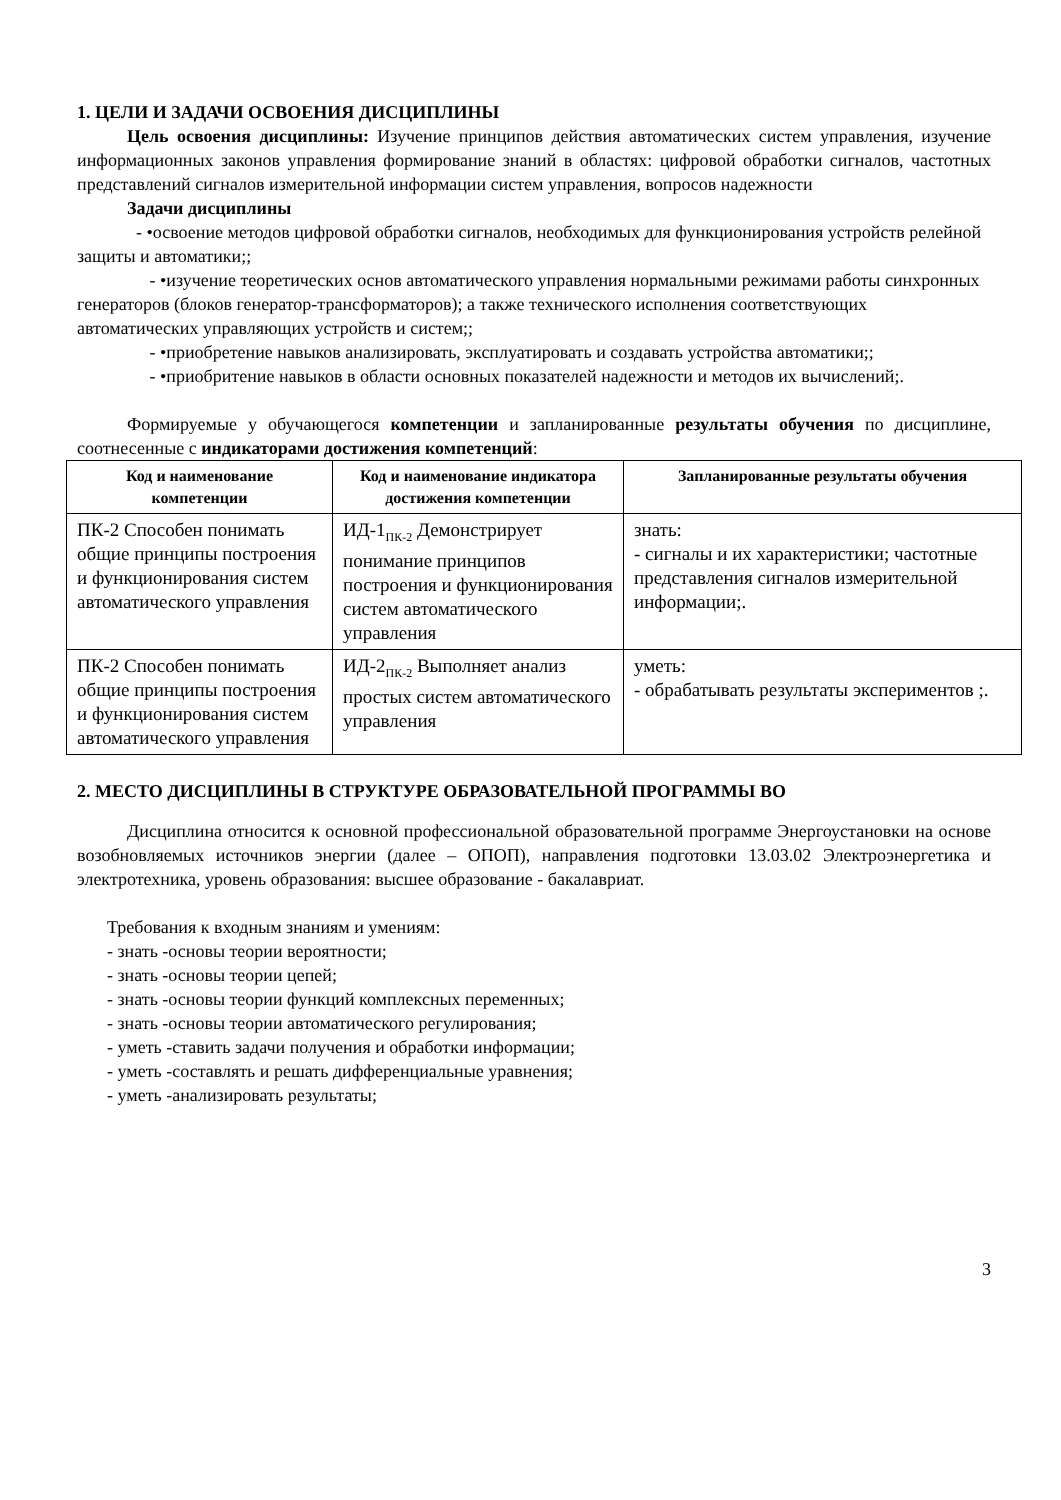1. ЦЕЛИ И ЗАДАЧИ ОСВОЕНИЯ ДИСЦИПЛИНЫ
Цель освоения дисциплины: Изучение принципов действия автоматических систем управления, изучение информационных законов управления формирование знаний в областях: цифровой обработки сигналов, частотных представлений сигналов измерительной информации систем управления, вопросов надежности
Задачи дисциплины
- •освоение методов цифровой обработки сигналов, необходимых для функционирования устройств релейной защиты и автоматики;;
- •изучение теоретических основ автоматического управления нормальными режимами работы синхронных генераторов (блоков генератор-трансформаторов); а также технического исполнения соответствующих автоматических управляющих устройств и систем;;
- •приобретение навыков анализировать, эксплуатировать и создавать устройства автоматики;;
- •приобритение навыков в области основных показателей надежности и методов их вычислений;.
Формируемые у обучающегося компетенции и запланированные результаты обучения по дисциплине, соотнесенные с индикаторами достижения компетенций:
| Код и наименование компетенции | Код и наименование индикатора достижения компетенции | Запланированные результаты обучения |
| --- | --- | --- |
| ПК-2 Способен понимать общие принципы построения и функционирования систем автоматического управления | ИД-1<sub>ПК-2</sub> Демонстрирует понимание принципов построения и функционирования систем автоматического управления | знать: - сигналы и их характеристики; частотные представления сигналов измерительной информации;. |
| ПК-2 Способен понимать общие принципы построения и функционирования систем автоматического управления | ИД-2<sub>ПК-2</sub> Выполняет анализ простых систем автоматического управления | уметь: - обрабатывать результаты экспериментов ;. |
2. МЕСТО ДИСЦИПЛИНЫ В СТРУКТУРЕ ОБРАЗОВАТЕЛЬНОЙ ПРОГРАММЫ ВО
Дисциплина относится к основной профессиональной образовательной программе Энергоустановки на основе возобновляемых источников энергии (далее – ОПОП), направления подготовки 13.03.02 Электроэнергетика и электротехника, уровень образования: высшее образование - бакалавриат.
Требования к входным знаниям и умениям:
- знать -основы теории вероятности;
- знать -основы теории цепей;
- знать -основы теории функций комплексных переменных;
- знать -основы теории автоматического регулирования;
- уметь -ставить задачи получения и обработки информации;
- уметь -составлять и решать дифференциальные уравнения;
- уметь -анализировать результаты;
3